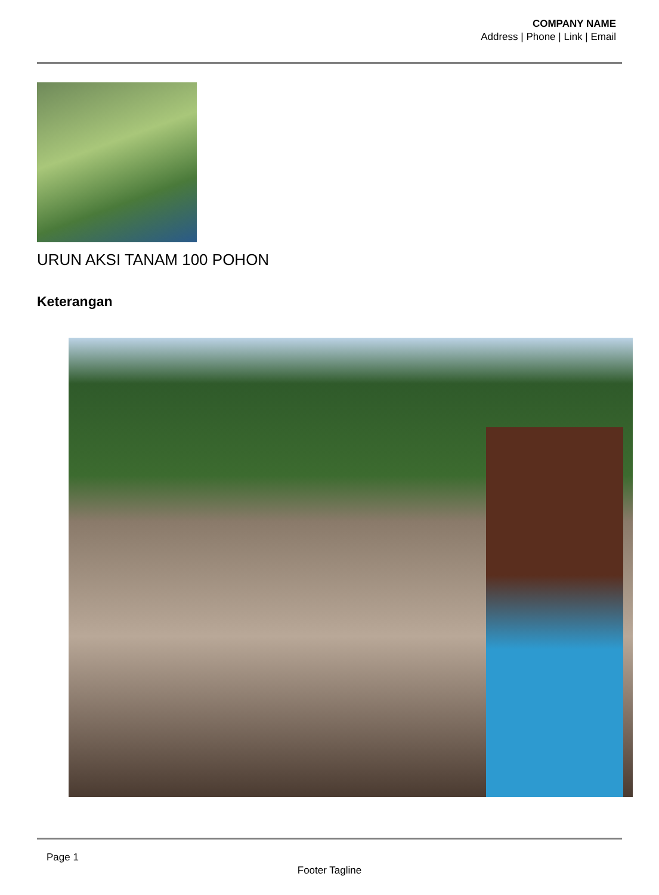COMPANY NAME
Address | Phone | Link | Email
URUN AKSI TANAM 100 POHON
Keterangan
Page 1
Footer Tagline